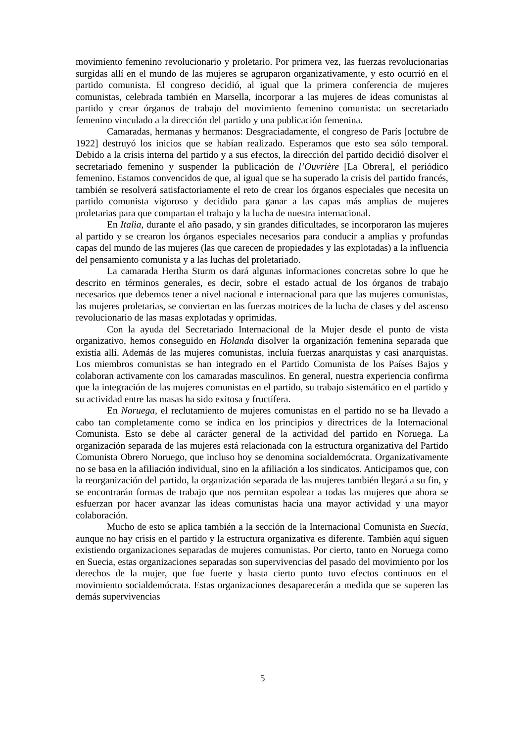movimiento femenino revolucionario y proletario. Por primera vez, las fuerzas revolucionarias surgidas allí en el mundo de las mujeres se agruparon organizativamente, y esto ocurrió en el partido comunista. El congreso decidió, al igual que la primera conferencia de mujeres comunistas, celebrada también en Marsella, incorporar a las mujeres de ideas comunistas al partido y crear órganos de trabajo del movimiento femenino comunista: un secretariado femenino vinculado a la dirección del partido y una publicación femenina.
Camaradas, hermanas y hermanos: Desgraciadamente, el congreso de París [octubre de 1922] destruyó los inicios que se habían realizado. Esperamos que esto sea sólo temporal. Debido a la crisis interna del partido y a sus efectos, la dirección del partido decidió disolver el secretariado femenino y suspender la publicación de l’Ouvrière [La Obrera], el periódico femenino. Estamos convencidos de que, al igual que se ha superado la crisis del partido francés, también se resolverá satisfactoriamente el reto de crear los órganos especiales que necesita un partido comunista vigoroso y decidido para ganar a las capas más amplias de mujeres proletarias para que compartan el trabajo y la lucha de nuestra internacional.
En Italia, durante el año pasado, y sin grandes dificultades, se incorporaron las mujeres al partido y se crearon los órganos especiales necesarios para conducir a amplias y profundas capas del mundo de las mujeres (las que carecen de propiedades y las explotadas) a la influencia del pensamiento comunista y a las luchas del proletariado.
La camarada Hertha Sturm os dará algunas informaciones concretas sobre lo que he descrito en términos generales, es decir, sobre el estado actual de los órganos de trabajo necesarios que debemos tener a nivel nacional e internacional para que las mujeres comunistas, las mujeres proletarias, se conviertan en las fuerzas motrices de la lucha de clases y del ascenso revolucionario de las masas explotadas y oprimidas.
Con la ayuda del Secretariado Internacional de la Mujer desde el punto de vista organizativo, hemos conseguido en Holanda disolver la organización femenina separada que existía allí. Además de las mujeres comunistas, incluía fuerzas anarquistas y casi anarquistas. Los miembros comunistas se han integrado en el Partido Comunista de los Países Bajos y colaboran activamente con los camaradas masculinos. En general, nuestra experiencia confirma que la integración de las mujeres comunistas en el partido, su trabajo sistemático en el partido y su actividad entre las masas ha sido exitosa y fructífera.
En Noruega, el reclutamiento de mujeres comunistas en el partido no se ha llevado a cabo tan completamente como se indica en los principios y directrices de la Internacional Comunista. Esto se debe al carácter general de la actividad del partido en Noruega. La organización separada de las mujeres está relacionada con la estructura organizativa del Partido Comunista Obrero Noruego, que incluso hoy se denomina socialdemócrata. Organizativamente no se basa en la afiliación individual, sino en la afiliación a los sindicatos. Anticipamos que, con la reorganización del partido, la organización separada de las mujeres también llegará a su fin, y se encontrarán formas de trabajo que nos permitan espolear a todas las mujeres que ahora se esfuerzan por hacer avanzar las ideas comunistas hacia una mayor actividad y una mayor colaboración.
Mucho de esto se aplica también a la sección de la Internacional Comunista en Suecia, aunque no hay crisis en el partido y la estructura organizativa es diferente. También aquí siguen existiendo organizaciones separadas de mujeres comunistas. Por cierto, tanto en Noruega como en Suecia, estas organizaciones separadas son supervivencias del pasado del movimiento por los derechos de la mujer, que fue fuerte y hasta cierto punto tuvo efectos continuos en el movimiento socialdemócrata. Estas organizaciones desaparecerán a medida que se superen las demás supervivencias
5